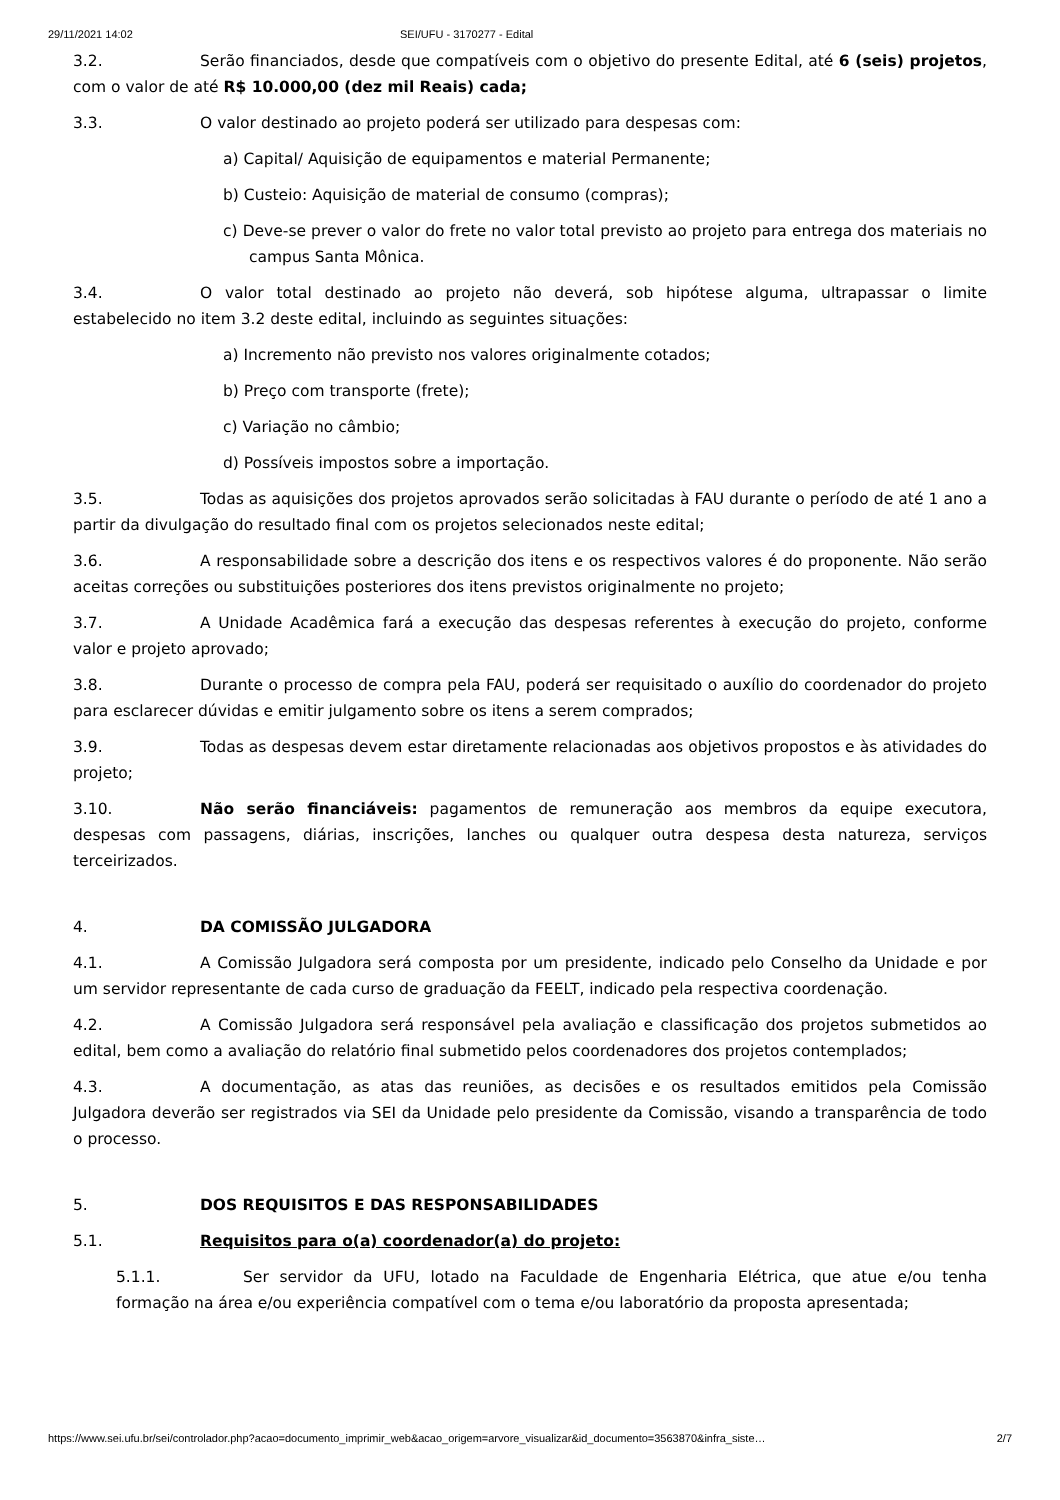29/11/2021 14:02 SEI/UFU - 3170277 - Edital
3.2. Serão financiados, desde que compatíveis com o objetivo do presente Edital, até 6 (seis) projetos, com o valor de até R$ 10.000,00 (dez mil Reais) cada;
3.3. O valor destinado ao projeto poderá ser utilizado para despesas com:
a) Capital/ Aquisição de equipamentos e material Permanente;
b) Custeio: Aquisição de material de consumo (compras);
c) Deve-se prever o valor do frete no valor total previsto ao projeto para entrega dos materiais no campus Santa Mônica.
3.4. O valor total destinado ao projeto não deverá, sob hipótese alguma, ultrapassar o limite estabelecido no item 3.2 deste edital, incluindo as seguintes situações:
a) Incremento não previsto nos valores originalmente cotados;
b) Preço com transporte (frete);
c) Variação no câmbio;
d) Possíveis impostos sobre a importação.
3.5. Todas as aquisições dos projetos aprovados serão solicitadas à FAU durante o período de até 1 ano a partir da divulgação do resultado final com os projetos selecionados neste edital;
3.6. A responsabilidade sobre a descrição dos itens e os respectivos valores é do proponente. Não serão aceitas correções ou substituições posteriores dos itens previstos originalmente no projeto;
3.7. A Unidade Acadêmica fará a execução das despesas referentes à execução do projeto, conforme valor e projeto aprovado;
3.8. Durante o processo de compra pela FAU, poderá ser requisitado o auxílio do coordenador do projeto para esclarecer dúvidas e emitir julgamento sobre os itens a serem comprados;
3.9. Todas as despesas devem estar diretamente relacionadas aos objetivos propostos e às atividades do projeto;
3.10. Não serão financiáveis: pagamentos de remuneração aos membros da equipe executora, despesas com passagens, diárias, inscrições, lanches ou qualquer outra despesa desta natureza, serviços terceirizados.
4. DA COMISSÃO JULGADORA
4.1. A Comissão Julgadora será composta por um presidente, indicado pelo Conselho da Unidade e por um servidor representante de cada curso de graduação da FEELT, indicado pela respectiva coordenação.
4.2. A Comissão Julgadora será responsável pela avaliação e classificação dos projetos submetidos ao edital, bem como a avaliação do relatório final submetido pelos coordenadores dos projetos contemplados;
4.3. A documentação, as atas das reuniões, as decisões e os resultados emitidos pela Comissão Julgadora deverão ser registrados via SEI da Unidade pelo presidente da Comissão, visando a transparência de todo o processo.
5. DOS REQUISITOS E DAS RESPONSABILIDADES
5.1. Requisitos para o(a) coordenador(a) do projeto:
5.1.1. Ser servidor da UFU, lotado na Faculdade de Engenharia Elétrica, que atue e/ou tenha formação na área e/ou experiência compatível com o tema e/ou laboratório da proposta apresentada;
https://www.sei.ufu.br/sei/controlador.php?acao=documento_imprimir_web&acao_origem=arvore_visualizar&id_documento=3563870&infra_siste… 2/7